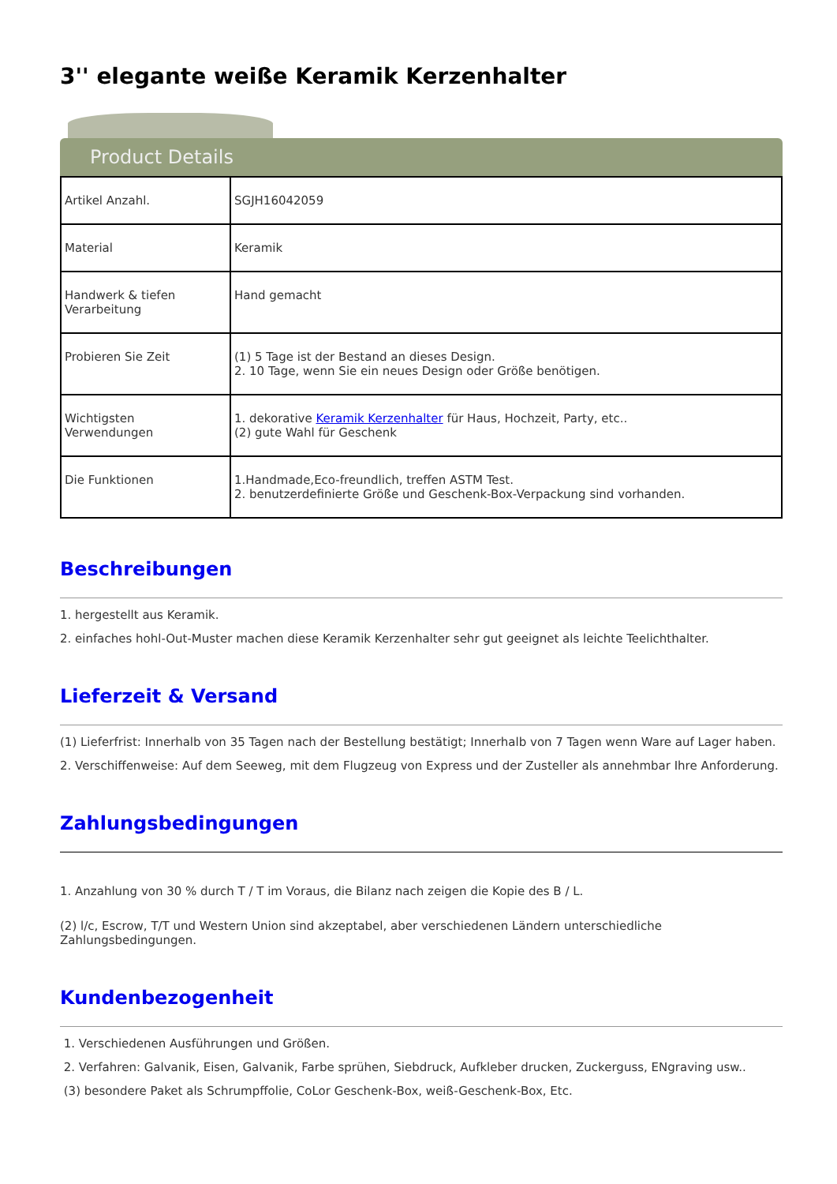3'' elegante weiße Keramik Kerzenhalter
Product Details
| Artikel Anzahl. | SGJH16042059 |
| Material | Keramik |
| Handwerk & tiefen Verarbeitung | Hand gemacht |
| Probieren Sie Zeit | (1) 5 Tage ist der Bestand an dieses Design. 2. 10 Tage, wenn Sie ein neues Design oder Größe benötigen. |
| Wichtigsten Verwendungen | 1. dekorative Keramik Kerzenhalter für Haus, Hochzeit, Party, etc.. (2) gute Wahl für Geschenk |
| Die Funktionen | 1.Handmade,Eco-freundlich, treffen ASTM Test. 2. benutzerdefinierte Größe und Geschenk-Box-Verpackung sind vorhanden. |
Beschreibungen
1. hergestellt aus Keramik.
2. einfaches hohl-Out-Muster machen diese Keramik Kerzenhalter sehr gut geeignet als leichte Teelichthalter.
Lieferzeit & Versand
(1) Lieferfrist: Innerhalb von 35 Tagen nach der Bestellung bestätigt; Innerhalb von 7 Tagen wenn Ware auf Lager haben.
2. Verschiffenweise: Auf dem Seeweg, mit dem Flugzeug von Express und der Zusteller als annehmbar Ihre Anforderung.
Zahlungsbedingungen
1. Anzahlung von 30 % durch T / T im Voraus, die Bilanz nach zeigen die Kopie des B / L.
(2) l/c, Escrow, T/T und Western Union sind akzeptabel, aber verschiedenen Ländern unterschiedliche Zahlungsbedingungen.
Kundenbezogenheit
1. Verschiedenen Ausführungen und Größen.
2. Verfahren: Galvanik, Eisen, Galvanik, Farbe sprühen, Siebdruck, Aufkleber drucken, Zuckerguss, ENgraving usw..
(3) besondere Paket als Schrumpffolie, CoLor Geschenk-Box, weiß-Geschenk-Box, Etc.